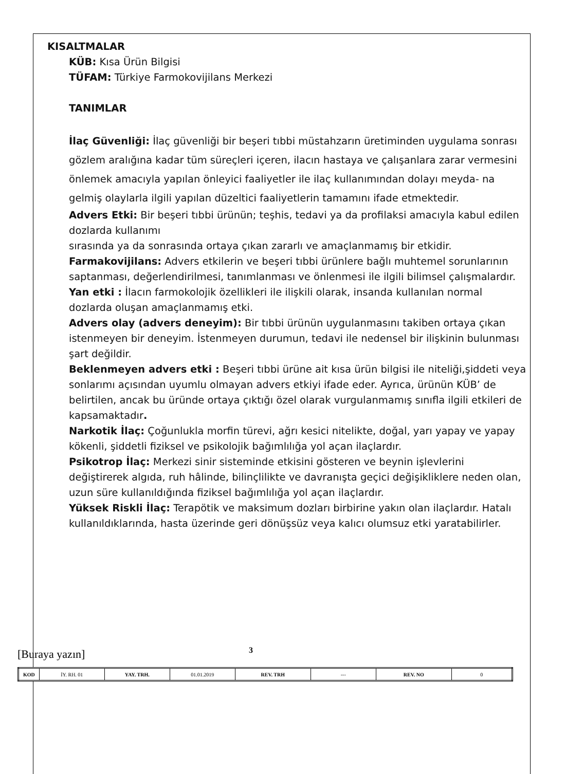KISALTMALAR
KÜB: Kısa Ürün Bilgisi
TÜFAM: Türkiye Farmokovijilans Merkezi
TANIMLAR
İlaç Güvenliği: İlaç güvenliği bir beşeri tıbbi müstahzarın üretiminden uygulama sonrası gözlem aralığına kadar tüm süreçleri içeren, ilacın hastaya ve çalışanlara zarar vermesini önlemek amacıyla yapılan önleyici faaliyetler ile ilaç kullanımından dolayı meyda- na gelmiş olaylarla ilgili yapılan düzeltici faaliyetlerin tamamını ifade etmektedir.
Advers Etki: Bir beşeri tıbbi ürünün; teşhis, tedavi ya da profilaksi amacıyla kabul edilen dozlarda kullanımı
sırasında ya da sonrasında ortaya çıkan zararlı ve amaçlanmamış bir etkidir.
Farmakovijilans: Advers etkilerin ve beşeri tıbbi ürünlere bağlı muhtemel sorunlarının saptanması, değerlendirilmesi, tanımlanması ve önlenmesi ile ilgili bilimsel çalışmalardır.
Yan etki : İlacın farmokolojik özellikleri ile ilişkili olarak, insanda kullanılan normal dozlarda oluşan amaçlanmamış etki.
Advers olay (advers deneyim): Bir tıbbi ürünün uygulanmasını takiben ortaya çıkan istenmeyen bir deneyim. İstenmeyen durumun, tedavi ile nedensel bir ilişkinin bulunması şart değildir.
Beklenmeyen advers etki : Beşeri tıbbi ürüne ait kısa ürün bilgisi ile niteliği,şiddeti veya sonlarımı açısından uyumlu olmayan advers etkiyi ifade eder. Ayrıca, ürünün KÜB’ de belirtilen, ancak bu üründe ortaya çıktığı özel olarak vurgulanmamış sınıfla ilgili etkileri de kapsamaktadır.
Narkotik İlaç: Çoğunlukla morfin türevi, ağrı kesici nitelikte, doğal, yarı yapay ve yapay kökenli, şiddetli fiziksel ve psikolojik bağımlılığa yol açan ilaçlardır.
Psikotrop İlaç: Merkezi sinir sisteminde etkisini gösteren ve beynin işlevlerini değiştirerek algıda, ruh hâlinde, bilinçlilikte ve davranışta geçici değişikliklere neden olan, uzun süre kullanıldığında fiziksel bağımlılığa yol açan ilaçlardır.
Yüksek Riskli İlaç: Terapötik ve maksimum dozları birbirine yakın olan ilaçlardır. Hatalı kullanıldıklarında, hasta üzerinde geri dönüşsüz veya kalıcı olumsuz etki yaratabilirler.
[Buraya yazın] 3
| KOD | İY. RH. 01 | YAY. TRH. | 01.01.2019 | REV. TRH | --- | REV. NO | 0 |